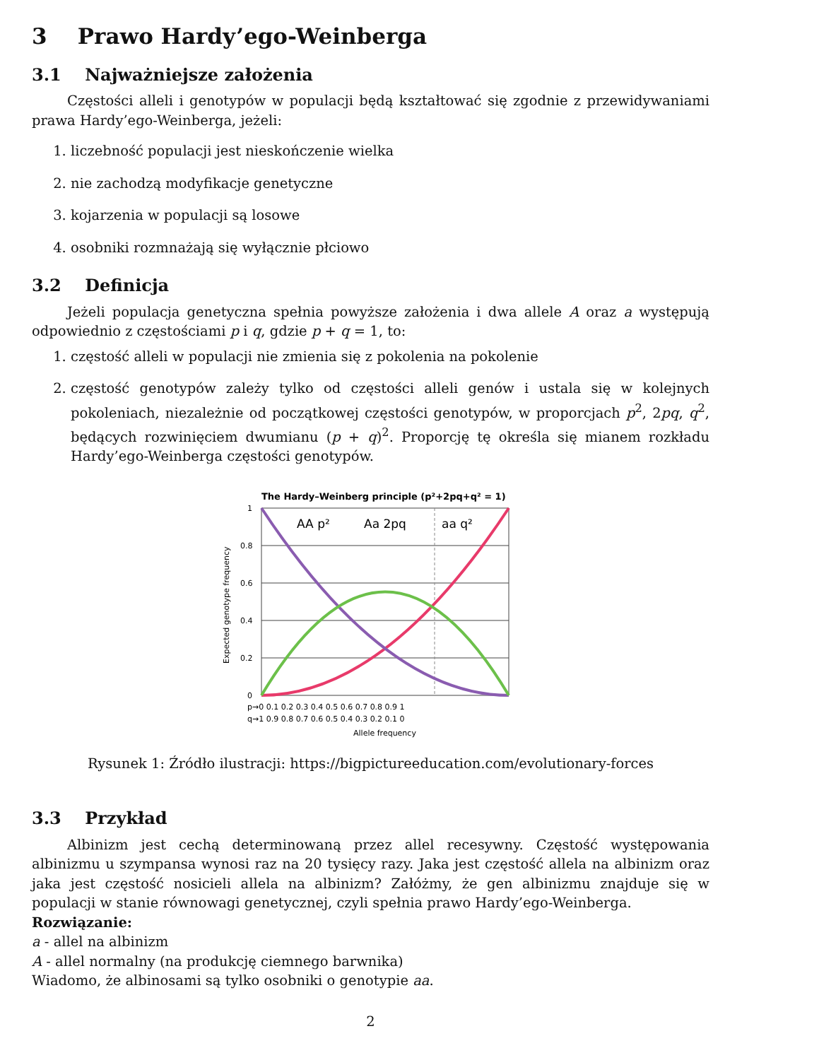3 Prawo Hardy’ego-Weinberga
3.1 Najważniejsze założenia
Częstości alleli i genotypów w populacji będą kształtować się zgodnie z przewidywaniami prawa Hardy’ego-Weinberga, jeżeli:
1. liczebność populacji jest nieskończenie wielka
2. nie zachodzą modyfikacje genetyczne
3. kojarzenia w populacji są losowe
4. osobniki rozmnażają się wyłącznie płciowo
3.2 Definicja
Jeżeli populacja genetyczna spełnia powyższe założenia i dwa allele A oraz a występują odpowiednio z częstościami p i q, gdzie p + q = 1, to:
1. częstość alleli w populacji nie zmienia się z pokolenia na pokolenie
2. częstość genotypów zależy tylko od częstości alleli genów i ustala się w kolejnych pokoleniach, niezależnie od początkowej częstości genotypów, w proporcjach p<sup>2</sup>, 2pq, q<sup>2</sup>, będących rozwinięciem dwumianu (p + q)<sup>2</sup>. Proporcję tę określa się mianem rozkładu Hardy’ego-Weinberga częstości genotypów.
The Hardy–Weinberg principle (p²+2pq+q² = 1)
1
0.8
0.6
0.4
0.2
0
Expected genotype frequency
AA p²
Aa 2pq
aa q²
p→0 0.1 0.2 0.3 0.4 0.5 0.6 0.7 0.8 0.9 1
q→1 0.9 0.8 0.7 0.6 0.5 0.4 0.3 0.2 0.1 0
Allele frequency
Rysunek 1: Źródło ilustracji: https://bigpictureeducation.com/evolutionary-forces
3.3 Przykład
Albinizm jest cechą determinowaną przez allel recesywny. Częstość występowania albinizmu u szympansa wynosi raz na 20 tysięcy razy. Jaka jest częstość allela na albinizm oraz jaka jest częstość nosicieli allela na albinizm? Załóżmy, że gen albinizmu znajduje się w populacji w stanie równowagi genetycznej, czyli spełnia prawo Hardy’ego-Weinberga.
Rozwiązanie:
a - allel na albinizm
A - allel normalny (na produkcję ciemnego barwnika)
Wiadomo, że albinosami są tylko osobniki o genotypie aa.
2